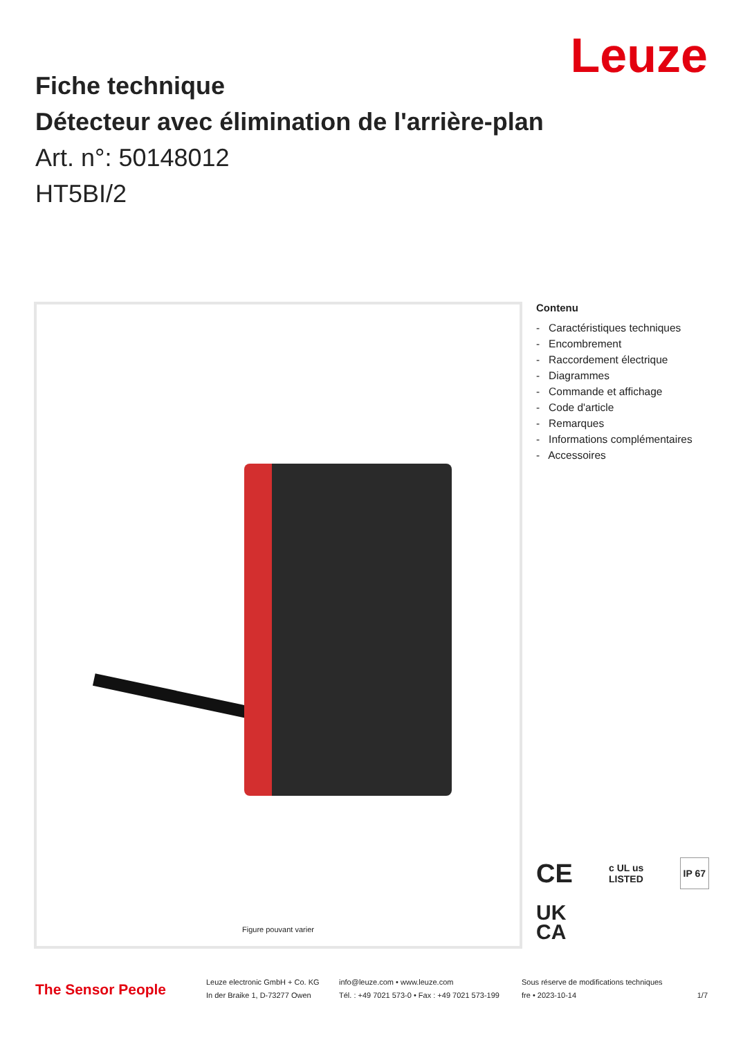Leuze
Fiche technique
Détecteur avec élimination de l'arrière-plan
Art. n°: 50148012
HT5BI/2
Figure pouvant varier
Contenu
- Caractéristiques techniques
- Encombrement
- Raccordement électrique
- Diagrammes
- Commande et affichage
- Code d'article
- Remarques
- Informations complémentaires
- Accessoires
CE c UL us
LISTED IP 67
UK
CA
The Sensor People
Leuze electronic GmbH + Co. KG
In der Braike 1, D-73277 Owen
info@leuze.com • www.leuze.com
Tél. : +49 7021 573-0 • Fax : +49 7021 573-199
Sous réserve de modifications techniques
fre • 2023-10-14
1/7